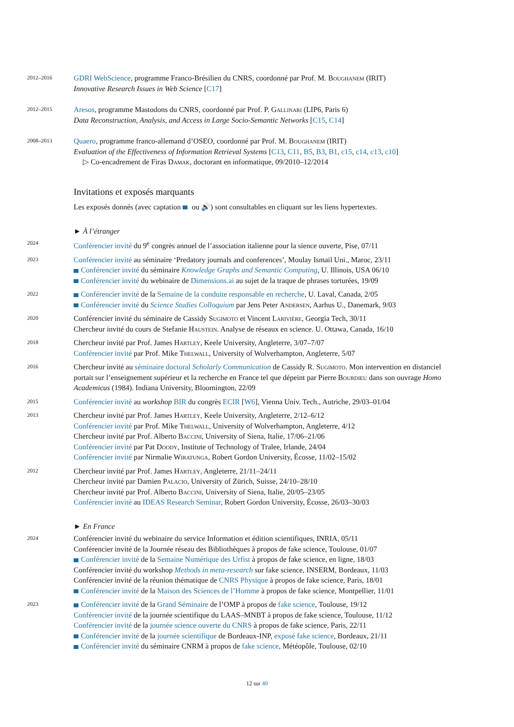2012–2016
GDRI WebScience, programme Franco-Brésilien du CNRS, coordonné par Prof. M. Boughanem (IRIT)
Innovative Research Issues in Web Science [C17]
2012–2015
Aresos, programme Mastodons du CNRS, coordonné par Prof. P. Gallinari (LIP6, Paris 6)
Data Reconstruction, Analysis, and Access in Large Socio-Semantic Networks [C15, C14]
2008–2013
Quaero, programme franco-allemand d’OSEO, coordonné par Prof. M. Boughanem (IRIT)
Evaluation of the Effectiveness of Information Retrieval Systems [C13, C11, B5, B3, B1, c15, c14, c13, c10]
▷ Co-encadrement de Firas Damak, doctorant en informatique, 09/2010–12/2014
Invitations et exposés marquants
Les exposés donnés (avec captation ou 🔊) sont consultables en cliquant sur les liens hypertextes.
► À l’étranger
2024
Conférencier invité du 9<sup>e</sup> congrès annuel de l’association italienne pour la sience ouverte, Pise, 07/11
2023
Conférencier invité au séminaire ‘Predatory journals and conferences’, Moulay Ismail Uni., Maroc, 23/11
Conférencier invité du séminaire Knowledge Graphs and Semantic Computing, U. Illinois, USA 06/10
Conférencier invité du webinaire de Dimensions.ai au sujet de la traque de phrases torturées, 19/09
2022
Conférencier invité de la Semaine de la conduite responsable en recherche, U. Laval, Canada, 2/05
Conférencier invité du Science Studies Colloquium par Jens Peter Andersen, Aarhus U., Danemark, 9/03
2020
Conférencier invité du séminaire de Cassidy Sugimoto et Vincent Larivière, Georgia Tech, 30/11
Chercheur invité du cours de Stefanie Haustein. Analyse de réseaux en science. U. Ottawa, Canada, 16/10
2018
Chercheur invité par Prof. James Hartley, Keele University, Angleterre, 3/07–7/07
Conférencier invité par Prof. Mike Thelwall, University of Wolverhampton, Angleterre, 5/07
2016
Chercheur invité au séminaire doctoral Scholarly Communication de Cassidy R. Sugimoto. Mon intervention en distanciel portait sur l’enseignement supérieur et la recherche en France tel que dépeint par Pierre Bourdieu dans son ouvrage Homo Academicus (1984). Indiana University, Bloomington, 22/09
2015
Conférencier invité au workshop BIR du congrès ECIR [W6], Vienna Univ. Tech., Autriche, 29/03–01/04
2013
Chercheur invité par Prof. James Hartley, Keele University, Angleterre, 2/12–6/12
Conférencier invité par Prof. Mike Thelwall, University of Wolverhampton, Angleterre, 4/12
Chercheur invité par Prof. Alberto Baccini, University of Siena, Italie, 17/06–21/06
Conférencier invité par Pat Doody, Institute of Technology of Tralee, Irlande, 24/04
Conférencier invité par Nirmalie Wiratunga, Robert Gordon University, Écosse, 11/02–15/02
2012
Chercheur invité par Prof. James Hartley, Angleterre, 21/11–24/11
Chercheur invité par Damien Palacio, University of Zürich, Suisse, 24/10–28/10
Chercheur invité par Prof. Alberto Baccini, University of Siena, Italie, 20/05–23/05
Conférencier invité au IDEAS Research Seminar, Robert Gordon University, Écosse, 26/03–30/03
► En France
2024
Conférencier invité du webinaire du service Information et édition scientifiques, INRIA, 05/11
Conférencier invité de la Journée réseau des Bibliothèques à propos de fake science, Toulouse, 01/07
Conférencier invité de la Semaine Numérique des Urfist à propos de fake science, en ligne, 18/03
Conférencier invité du workshop Methods in meta-research sur fake science, INSERM, Bordeaux, 11/03
Conférencier invité de la réunion thématique de CNRS Physique à propos de fake science, Paris, 18/01
Conférencier invité de la Maison des Sciences de l’Homme à propos de fake science, Montpellier, 11/01
2023
Conférencier invité de la Grand Séminaire de l’OMP à propos de fake science, Toulouse, 19/12
Conférencier invité de la journée scientifique du LAAS–MNBT à propos de fake science, Toulouse, 11/12
Conférencier invité de la journée science ouverte du CNRS à propos de fake science, Paris, 22/11
Conférencier invité de la journée scientifique de Bordeaux-INP, exposé fake science, Bordeaux, 21/11
Conférencier invité du séminaire CNRM à propos de fake science, Météopôle, Toulouse, 02/10
12 sur 40